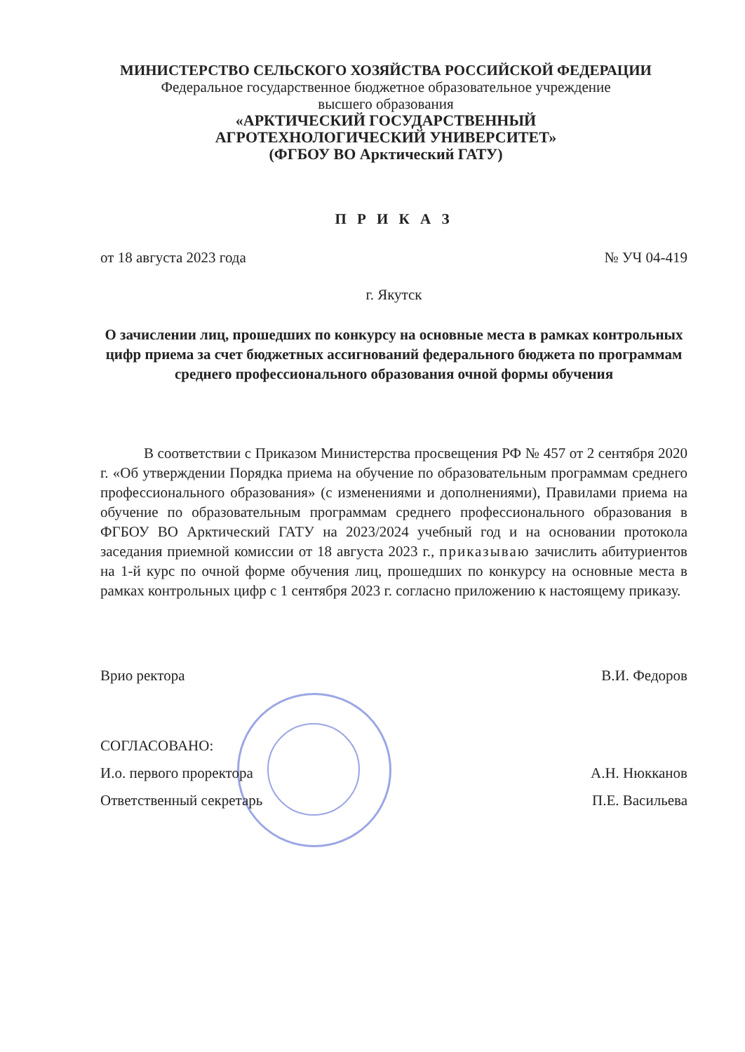МИНИСТЕРСТВО СЕЛЬСКОГО ХОЗЯЙСТВА РОССИЙСКОЙ ФЕДЕРАЦИИ
Федеральное государственное бюджетное образовательное учреждение
высшего образования
«АРКТИЧЕСКИЙ ГОСУДАРСТВЕННЫЙ
АГРОТЕХНОЛОГИЧЕСКИЙ УНИВЕРСИТЕТ»
(ФГБОУ ВО Арктический ГАТУ)
П Р И К А З
от 18 августа 2023 года № УЧ 04-419
г. Якутск
О зачислении лиц, прошедших по конкурсу на основные места в рамках контрольных цифр приема за счет бюджетных ассигнований федерального бюджета по программам среднего профессионального образования очной формы обучения
В соответствии с Приказом Министерства просвещения РФ № 457 от 2 сентября 2020 г. «Об утверждении Порядка приема на обучение по образовательным программам среднего профессионального образования» (с изменениями и дополнениями), Правилами приема на обучение по образовательным программам среднего профессионального образования в ФГБОУ ВО Арктический ГАТУ на 2023/2024 учебный год и на основании протокола заседания приемной комиссии от 18 августа 2023 г., приказываю зачислить абитуриентов на 1-й курс по очной форме обучения лиц, прошедших по конкурсу на основные места в рамках контрольных цифр с 1 сентября 2023 г. согласно приложению к настоящему приказу.
Врио ректора В.И. Федоров
СОГЛАСОВАНО:
И.о. первого проректора А.Н. Нюкканов
Ответственный секретарь П.Е. Васильева